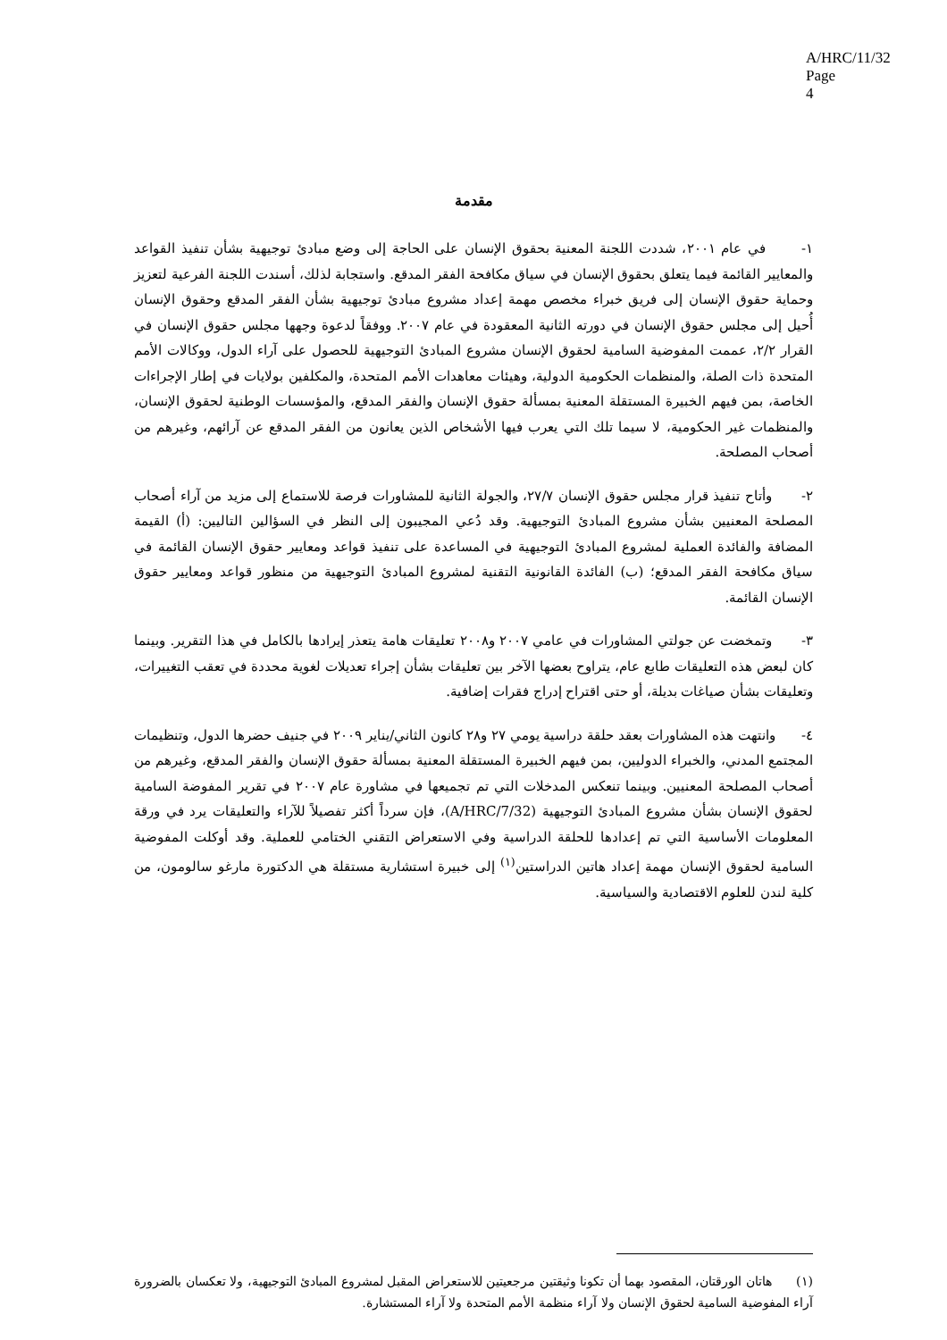A/HRC/11/32
Page 4
مقدمة
١- في عام ٢٠٠١، شددت اللجنة المعنية بحقوق الإنسان على الحاجة إلى وضع مبادئ توجيهية بشأن تنفيذ القواعد والمعايير القائمة فيما يتعلق بحقوق الإنسان في سياق مكافحة الفقر المدقع. واستجابة لذلك، أسندت اللجنة الفرعية لتعزيز وحماية حقوق الإنسان إلى فريق خبراء مخصص مهمة إعداد مشروع مبادئ توجيهية بشأن الفقر المدقع وحقوق الإنسان أُحيل إلى مجلس حقوق الإنسان في دورته الثانية المعقودة في عام ٢٠٠٧. ووفقاً لدعوة وجهها مجلس حقوق الإنسان في القرار ٢/٢، عممت المفوضية السامية لحقوق الإنسان مشروع المبادئ التوجيهية للحصول على آراء الدول، ووكالات الأمم المتحدة ذات الصلة، والمنظمات الحكومية الدولية، وهيئات معاهدات الأمم المتحدة، والمكلفين بولايات في إطار الإجراءات الخاصة، بمن فيهم الخبيرة المستقلة المعنية بمسألة حقوق الإنسان والفقر المدقع، والمؤسسات الوطنية لحقوق الإنسان، والمنظمات غير الحكومية، لا سيما تلك التي يعرب فيها الأشخاص الذين يعانون من الفقر المدقع عن آرائهم، وغيرهم من أصحاب المصلحة.
٢- وأتاح تنفيذ قرار مجلس حقوق الإنسان ٢٧/٧، والجولة الثانية للمشاورات فرصة للاستماع إلى مزيد من آراء أصحاب المصلحة المعنيين بشأن مشروع المبادئ التوجيهية. وقد دُعي المجيبون إلى النظر في السؤالين التاليين: (أ) القيمة المضافة والفائدة العملية لمشروع المبادئ التوجيهية في المساعدة على تنفيذ قواعد ومعايير حقوق الإنسان القائمة في سياق مكافحة الفقر المدقع؛ (ب) الفائدة القانونية التقنية لمشروع المبادئ التوجيهية من منظور قواعد ومعايير حقوق الإنسان القائمة.
٣- وتمخضت عن جولتي المشاورات في عامي ٢٠٠٧ و٢٠٠٨ تعليقات هامة يتعذر إيرادها بالكامل في هذا التقرير. وبينما كان لبعض هذه التعليقات طابع عام، يتراوح بعضها الآخر بين تعليقات بشأن إجراء تعديلات لغوية محددة في تعقب التغييرات، وتعليقات بشأن صياغات بديلة، أو حتى اقتراح إدراج فقرات إضافية.
٤- وانتهت هذه المشاورات بعقد حلقة دراسية يومي ٢٧ و٢٨ كانون الثاني/يناير ٢٠٠٩ في جنيف حضرها الدول، وتنظيمات المجتمع المدني، والخبراء الدوليين، بمن فيهم الخبيرة المستقلة المعنية بمسألة حقوق الإنسان والفقر المدقع، وغيرهم من أصحاب المصلحة المعنيين. وبينما تنعكس المدخلات التي تم تجميعها في مشاورة عام ٢٠٠٧ في تقرير المفوضة السامية لحقوق الإنسان بشأن مشروع المبادئ التوجيهية (A/HRC/7/32)، فإن سرداً أكثر تفصيلاً للآراء والتعليقات يرد في ورقة المعلومات الأساسية التي تم إعدادها للحلقة الدراسية وفي الاستعراض التقني الختامي للعملية. وقد أوكلت المفوضية السامية لحقوق الإنسان مهمة إعداد هاتين الدراستين<sup>(١)</sup> إلى خبيرة استشارية مستقلة هي الدكتورة مارغو سالومون، من كلية لندن للعلوم الاقتصادية والسياسية.
(١) هاتان الورقتان، المقصود بهما أن تكونا وثيقتين مرجعيتين للاستعراض المقبل لمشروع المبادئ التوجيهية، ولا تعكسان بالضرورة آراء المفوضية السامية لحقوق الإنسان ولا آراء منظمة الأمم المتحدة ولا آراء المستشارة.